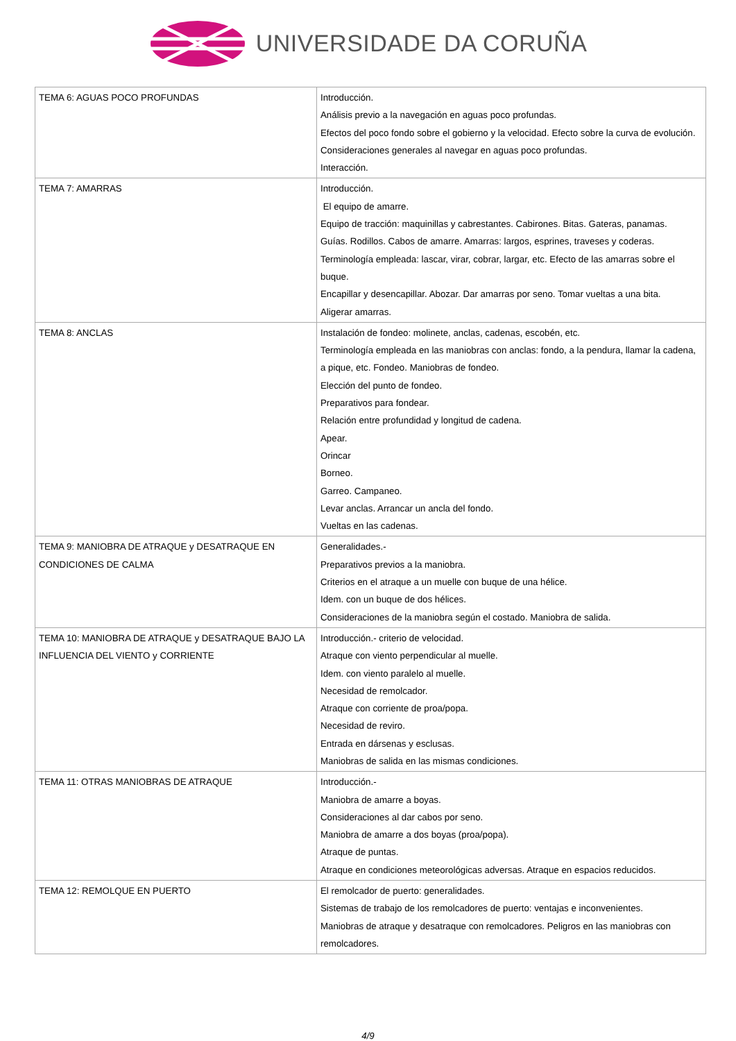UNIVERSIDADE DA CORUÑA
| TEMA 6: AGUAS POCO PROFUNDAS | Introducción. Análisis previo a la navegación en aguas poco profundas. Efectos del poco fondo sobre el gobierno y la velocidad. Efecto sobre la curva de evolución. Consideraciones generales al navegar en aguas poco profundas. Interacción. |
| TEMA 7: AMARRAS | Introducción. El equipo de amarre. Equipo de tracción: maquinillas y cabrestantes. Cabirones. Bitas. Gateras, panamas. Guías. Rodillos. Cabos de amarre. Amarras: largos, esprines, traveses y coderas. Terminología empleada: lascar, virar, cobrar, largar, etc. Efecto de las amarras sobre el buque. Encapillar y desencapillar. Abozar. Dar amarras por seno. Tomar vueltas a una bita. Aligerar amarras. |
| TEMA 8: ANCLAS | Instalación de fondeo: molinete, anclas, cadenas, escobén, etc. Terminología empleada en las maniobras con anclas: fondo, a la pendura, llamar la cadena, a pique, etc. Fondeo. Maniobras de fondeo. Elección del punto de fondeo. Preparativos para fondear. Relación entre profundidad y longitud de cadena. Apear. Orincar Borneo. Garreo. Campaneo. Levar anclas. Arrancar un ancla del fondo. Vueltas en las cadenas. |
| TEMA 9: MANIOBRA DE ATRAQUE y DESATRAQUE EN CONDICIONES DE CALMA | Generalidades.- Preparativos previos a la maniobra. Criterios en el atraque a un muelle con buque de una hélice. Idem. con un buque de dos hélices. Consideraciones de la maniobra según el costado. Maniobra de salida. |
| TEMA 10: MANIOBRA DE ATRAQUE y DESATRAQUE BAJO LA INFLUENCIA DEL VIENTO y CORRIENTE | Introducción.- criterio de velocidad. Atraque con viento perpendicular al muelle. Idem. con viento paralelo al muelle. Necesidad de remolcador. Atraque con corriente de proa/popa. Necesidad de reviro. Entrada en dársenas y esclusas. Maniobras de salida en las mismas condiciones. |
| TEMA 11: OTRAS MANIOBRAS DE ATRAQUE | Introducción.- Maniobra de amarre a boyas. Consideraciones al dar cabos por seno. Maniobra de amarre a dos boyas (proa/popa). Atraque de puntas. Atraque en condiciones meteorológicas adversas. Atraque en espacios reducidos. |
| TEMA 12: REMOLQUE EN PUERTO | El remolcador de puerto: generalidades. Sistemas de trabajo de los remolcadores de puerto: ventajas e inconvenientes. Maniobras de atraque y desatraque con remolcadores. Peligros en las maniobras con remolcadores. |
4/9